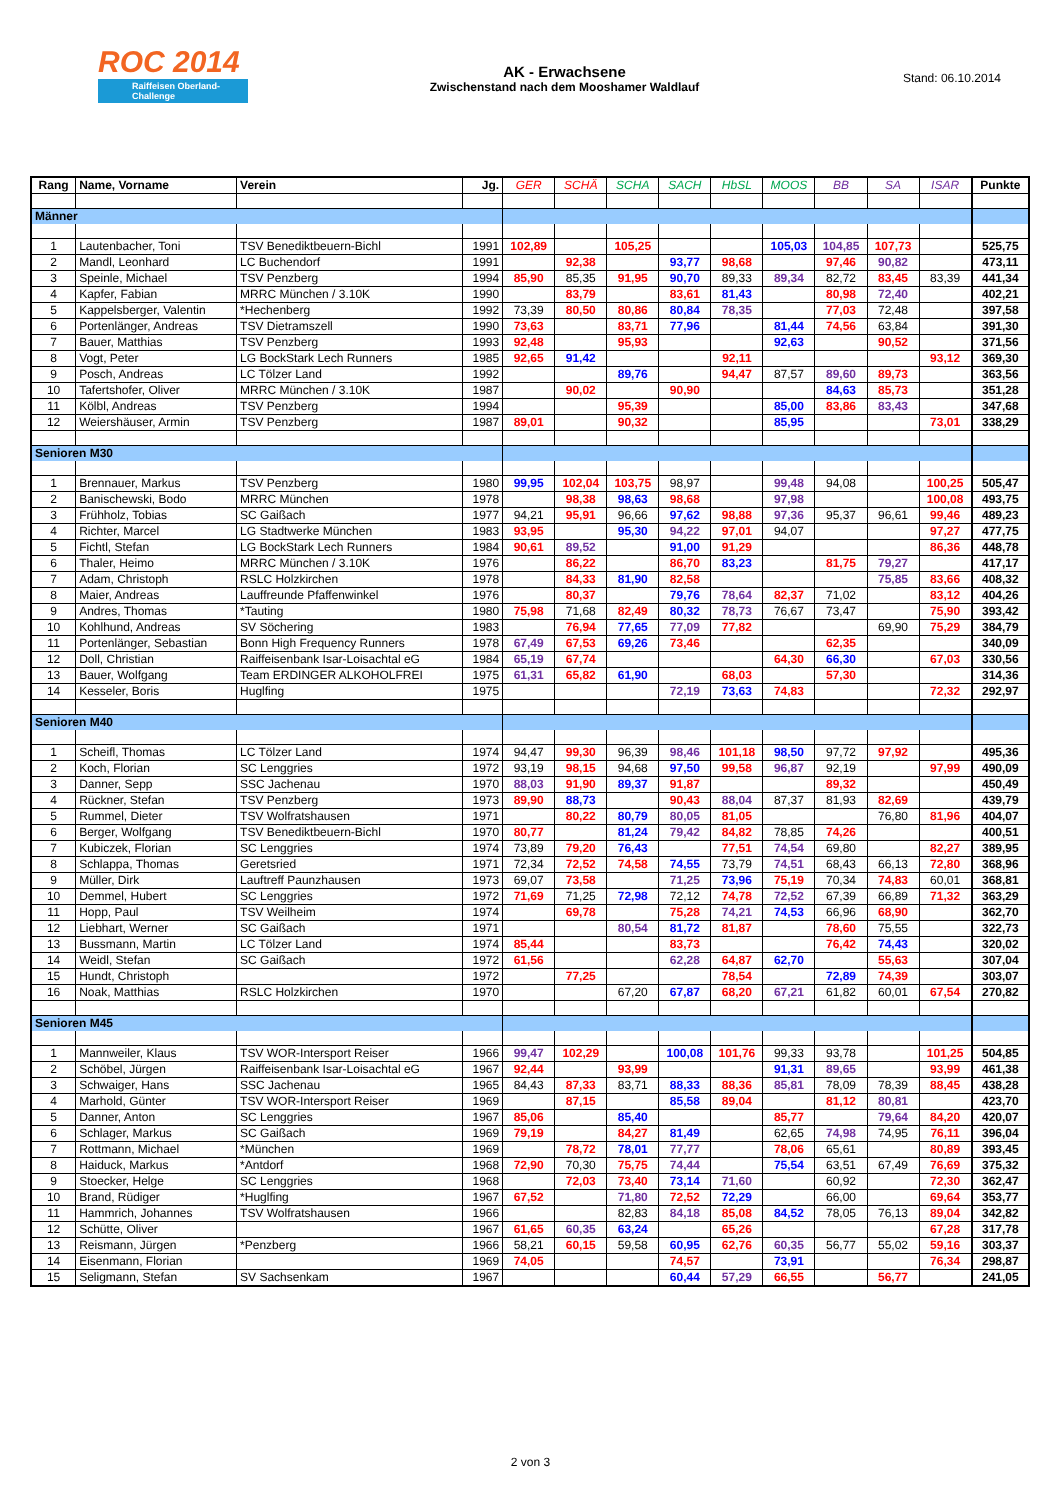ROC 2014
Raiffeisen Oberland-Challenge
AK - Erwachsene
Zwischenstand nach dem Mooshamer Waldlauf
Stand: 06.10.2014
| Rang | Name, Vorname | Verein | Jg. | GER | SCHÄ | SCHA | SACH | HbSL | MOOS | BB | SA | ISAR | Punkte |
| --- | --- | --- | --- | --- | --- | --- | --- | --- | --- | --- | --- | --- | --- |
| Männer | | | | | | | | | | | | | |
| 1 | Lautenbacher, Toni | TSV Benediktbeuern-Bichl | 1991 | 102,89 | | 105,25 | | | 105,03 | 104,85 | 107,73 | | 525,75 |
| 2 | Mandl, Leonhard | LC Buchendorf | 1991 | | 92,38 | | 93,77 | 98,68 | | 97,46 | 90,82 | | 473,11 |
| 3 | Speinle, Michael | TSV Penzberg | 1994 | 85,90 | 85,35 | 91,95 | 90,70 | 89,33 | 89,34 | 82,72 | 83,45 | 83,39 | 441,34 |
| 4 | Kapfer, Fabian | MRRC München / 3.10K | 1990 | | 83,79 | | 83,61 | 81,43 | | 80,98 | 72,40 | | 402,21 |
| 5 | Kappelsberger, Valentin | *Hechenberg | 1992 | 73,39 | 80,50 | 80,86 | 80,84 | 78,35 | | 77,03 | 72,48 | | 397,58 |
| 6 | Portenlänger, Andreas | TSV Dietramszell | 1990 | 73,63 | | 83,71 | 77,96 | | 81,44 | 74,56 | 63,84 | | 391,30 |
| 7 | Bauer, Matthias | TSV Penzberg | 1993 | 92,48 | | 95,93 | | | 92,63 | | 90,52 | | 371,56 |
| 8 | Vogt, Peter | LG BockStark Lech Runners | 1985 | 92,65 | 91,42 | | | 92,11 | | | | 93,12 | 369,30 |
| 9 | Posch, Andreas | LC Tölzer Land | 1992 | | | 89,76 | | 94,47 | 87,57 | 89,60 | 89,73 | | 363,56 |
| 10 | Tafertshofer, Oliver | MRRC München / 3.10K | 1987 | | 90,02 | | 90,90 | | | 84,63 | 85,73 | | 351,28 |
| 11 | Kölbl, Andreas | TSV Penzberg | 1994 | | | 95,39 | | | 85,00 | 83,86 | 83,43 | | 347,68 |
| 12 | Weiershäuser, Armin | TSV Penzberg | 1987 | 89,01 | | 90,32 | | | 85,95 | | | 73,01 | 338,29 |
| Senioren M30 | | | | | | | | | | | | | |
| 1 | Brennauer, Markus | TSV Penzberg | 1980 | 99,95 | 102,04 | 103,75 | 98,97 | | 99,48 | 94,08 | | 100,25 | 505,47 |
| 2 | Banischewski, Bodo | MRRC München | 1978 | | 98,38 | 98,63 | 98,68 | | 97,98 | | | 100,08 | 493,75 |
| 3 | Frühholz, Tobias | SC Gaißach | 1977 | 94,21 | 95,91 | 96,66 | 97,62 | 98,88 | 97,36 | 95,37 | 96,61 | 99,46 | 489,23 |
| 4 | Richter, Marcel | LG Stadtwerke München | 1983 | 93,95 | | 95,30 | 94,22 | 97,01 | 94,07 | | | 97,27 | 477,75 |
| 5 | Fichtl, Stefan | LG BockStark Lech Runners | 1984 | 90,61 | 89,52 | | 91,00 | 91,29 | | | | 86,36 | 448,78 |
| 6 | Thaler, Heimo | MRRC München / 3.10K | 1976 | | 86,22 | | 86,70 | 83,23 | | 81,75 | 79,27 | | 417,17 |
| 7 | Adam, Christoph | RSLC Holzkirchen | 1978 | | 84,33 | 81,90 | 82,58 | | | | 75,85 | 83,66 | 408,32 |
| 8 | Maier, Andreas | Lauffreunde Pfaffenwinkel | 1976 | | 80,37 | | 79,76 | 78,64 | 82,37 | 71,02 | | 83,12 | 404,26 |
| 9 | Andres, Thomas | *Tauting | 1980 | 75,98 | 71,68 | 82,49 | 80,32 | 78,73 | 76,67 | 73,47 | | 75,90 | 393,42 |
| 10 | Kohlhund, Andreas | SV Söchering | 1983 | | 76,94 | 77,65 | 77,09 | 77,82 | | | 69,90 | 75,29 | 384,79 |
| 11 | Portenlänger, Sebastian | Bonn High Frequency Runners | 1978 | 67,49 | 67,53 | 69,26 | 73,46 | | | 62,35 | | | 340,09 |
| 12 | Doll, Christian | Raiffeisenbank Isar-Loisachtal eG | 1984 | 65,19 | 67,74 | | | | 64,30 | 66,30 | | 67,03 | 330,56 |
| 13 | Bauer, Wolfgang | Team ERDINGER ALKOHOLFREI | 1975 | 61,31 | 65,82 | 61,90 | | 68,03 | | 57,30 | | | 314,36 |
| 14 | Kesseler, Boris | Huglfing | 1975 | | | | 72,19 | 73,63 | 74,83 | | | 72,32 | 292,97 |
| Senioren M40 | | | | | | | | | | | | | |
| 1 | Scheifl, Thomas | LC Tölzer Land | 1974 | 94,47 | 99,30 | 96,39 | 98,46 | 101,18 | 98,50 | 97,72 | 97,92 | | 495,36 |
| 2 | Koch, Florian | SC Lenggries | 1972 | 93,19 | 98,15 | 94,68 | 97,50 | 99,58 | 96,87 | 92,19 | | 97,99 | 490,09 |
| 3 | Danner, Sepp | SSC Jachenau | 1970 | 88,03 | 91,90 | 89,37 | 91,87 | | | 89,32 | | | 450,49 |
| 4 | Rückner, Stefan | TSV Penzberg | 1973 | 89,90 | 88,73 | | 90,43 | 88,04 | 87,37 | 81,93 | 82,69 | | 439,79 |
| 5 | Rummel, Dieter | TSV Wolfratshausen | 1971 | | 80,22 | 80,79 | 80,05 | 81,05 | | | 76,80 | 81,96 | 404,07 |
| 6 | Berger, Wolfgang | TSV Benediktbeuern-Bichl | 1970 | 80,77 | | 81,24 | 79,42 | 84,82 | 78,85 | 74,26 | | | 400,51 |
| 7 | Kubiczek, Florian | SC Lenggries | 1974 | 73,89 | 79,20 | 76,43 | | 77,51 | 74,54 | 69,80 | | 82,27 | 389,95 |
| 8 | Schlappa, Thomas | Geretsried | 1971 | 72,34 | 72,52 | 74,58 | 74,55 | 73,79 | 74,51 | 68,43 | 66,13 | 72,80 | 368,96 |
| 9 | Müller, Dirk | Lauftreff Paunzhausen | 1973 | 69,07 | 73,58 | | 71,25 | 73,96 | 75,19 | 70,34 | 74,83 | 60,01 | 368,81 |
| 10 | Demmel, Hubert | SC Lenggries | 1972 | 71,69 | 71,25 | 72,98 | 72,12 | 74,78 | 72,52 | 67,39 | 66,89 | 71,32 | 363,29 |
| 11 | Hopp, Paul | TSV Weilheim | 1974 | | 69,78 | | 75,28 | 74,21 | 74,53 | 66,96 | 68,90 | | 362,70 |
| 12 | Liebhart, Werner | SC Gaißach | 1971 | | | 80,54 | 81,72 | 81,87 | | 78,60 | 75,55 | | 322,73 |
| 13 | Bussmann, Martin | LC Tölzer Land | 1974 | 85,44 | | | 83,73 | | | 76,42 | 74,43 | | 320,02 |
| 14 | Weidl, Stefan | SC Gaißach | 1972 | 61,56 | | | 62,28 | 64,87 | 62,70 | | 55,63 | | 307,04 |
| 15 | Hundt, Christoph | | 1972 | | 77,25 | | | 78,54 | | 72,89 | 74,39 | | 303,07 |
| 16 | Noak, Matthias | RSLC Holzkirchen | 1970 | | | 67,20 | 67,87 | 68,20 | 67,21 | 61,82 | 60,01 | 67,54 | 270,82 |
| Senioren M45 | | | | | | | | | | | | | |
| 1 | Mannweiler, Klaus | TSV WOR-Intersport Reiser | 1966 | 99,47 | 102,29 | | 100,08 | 101,76 | 99,33 | 93,78 | | 101,25 | 504,85 |
| 2 | Schöbel, Jürgen | Raiffeisenbank Isar-Loisachtal eG | 1967 | 92,44 | | 93,99 | | | 91,31 | 89,65 | | 93,99 | 461,38 |
| 3 | Schwaiger, Hans | SSC Jachenau | 1965 | 84,43 | 87,33 | 83,71 | 88,33 | 88,36 | 85,81 | 78,09 | 78,39 | 88,45 | 438,28 |
| 4 | Marhold, Günter | TSV WOR-Intersport Reiser | 1969 | | 87,15 | | 85,58 | 89,04 | | 81,12 | 80,81 | | 423,70 |
| 5 | Danner, Anton | SC Lenggries | 1967 | 85,06 | | 85,40 | | | 85,77 | | 79,64 | 84,20 | 420,07 |
| 6 | Schlager, Markus | SC Gaißach | 1969 | 79,19 | | 84,27 | 81,49 | | 62,65 | 74,98 | 74,95 | 76,11 | 396,04 |
| 7 | Rottmann, Michael | *München | 1969 | | 78,72 | 78,01 | 77,77 | | 78,06 | 65,61 | | 80,89 | 393,45 |
| 8 | Haiduck, Markus | *Antdorf | 1968 | 72,90 | 70,30 | 75,75 | 74,44 | | 75,54 | 63,51 | 67,49 | 76,69 | 375,32 |
| 9 | Stoecker, Helge | SC Lenggries | 1968 | | 72,03 | 73,40 | 73,14 | 71,60 | | 60,92 | | 72,30 | 362,47 |
| 10 | Brand, Rüdiger | *Huglfing | 1967 | 67,52 | | 71,80 | 72,52 | 72,29 | | 66,00 | | 69,64 | 353,77 |
| 11 | Hammrich, Johannes | TSV Wolfratshausen | 1966 | | | 82,83 | 84,18 | 85,08 | 84,52 | 78,05 | 76,13 | 89,04 | 342,82 |
| 12 | Schütte, Oliver | | 1967 | 61,65 | 60,35 | 63,24 | | 65,26 | | | | 67,28 | 317,78 |
| 13 | Reismann, Jürgen | *Penzberg | 1966 | 58,21 | 60,15 | 59,58 | 60,95 | 62,76 | 60,35 | 56,77 | 55,02 | 59,16 | 303,37 |
| 14 | Eisenmann, Florian | | 1969 | 74,05 | | | 74,57 | | 73,91 | | | 76,34 | 298,87 |
| 15 | Seligmann, Stefan | SV Sachsenkam | 1967 | | | | 60,44 | 57,29 | 66,55 | | 56,77 | | 241,05 |
2 von 3